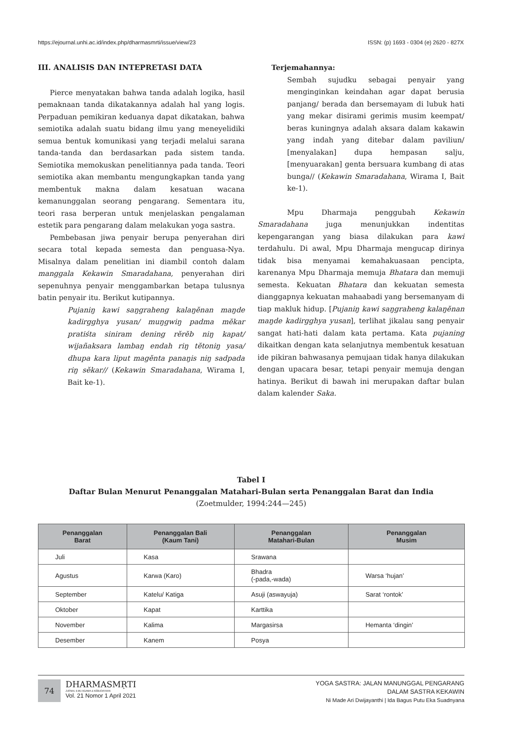https://ejournal.unhi.ac.id/index.php/dharmasmrti/issue/view/23 ISSN: (p) 1693 - 0304 (e) 2620 - 827X
III. ANALISIS DAN INTEPRETASI DATA
Pierce menyatakan bahwa tanda adalah logika, hasil pemaknaan tanda dikatakannya adalah hal yang logis. Perpaduan pemikiran keduanya dapat dikatakan, bahwa semiotika adalah suatu bidang ilmu yang meneyelidiki semua bentuk komunikasi yang terjadi melalui sarana tanda-tanda dan berdasarkan pada sistem tanda. Semiotika memokuskan penelitiannya pada tanda. Teori semiotika akan membantu mengungkapkan tanda yang membentuk makna dalam kesatuan wacana kemanunggalan seorang pengarang. Sementara itu, teori rasa berperan untuk menjelaskan pengalaman estetik para pengarang dalam melakukan yoga sastra.
Pembebasan jiwa penyair berupa penyerahan diri secara total kepada semesta dan penguasa-Nya. Misalnya dalam penelitian ini diambil contoh dalam manggala Kekawin Smaradahana, penyerahan diri sepenuhnya penyair menggambarkan betapa tulusnya batin penyair itu. Berikut kutipannya.
Pujaniŋ kawi saŋgraheng kalaŋĕnan maŋde kadirgghya yusan/ muŋgwiŋ padma mĕkar pratiśta siniram dening rĕrĕb niŋ kapat/ wijañaksara lambaŋ endah riŋ tĕtoniŋ yasa/ dhupa kara liput magĕnta panaŋis niŋ sadpada riŋ sĕkar// (Kekawin Smaradahana, Wirama I, Bait ke-1).
Terjemahannya:
Sembah sujudku sebagai penyair yang menginginkan keindahan agar dapat berusia panjang/ berada dan bersemayam di lubuk hati yang mekar disirami gerimis musim keempat/ beras kuningnya adalah aksara dalam kakawin yang indah yang ditebar dalam paviliun/ [menyalakan] dupa hempasan salju, [menyuarakan] genta bersuara kumbang di atas bunga// (Kekawin Smaradahana, Wirama I, Bait ke-1).
Mpu Dharmaja penggubah Kekawin Smaradahana juga menunjukkan indentitas kepengarangan yang biasa dilakukan para kawi terdahulu. Di awal, Mpu Dharmaja mengucap dirinya tidak bisa menyamai kemahakuasaan pencipta, karenanya Mpu Dharmaja memuja Bhatara dan memuji semesta. Kekuatan Bhatara dan kekuatan semesta dianggapnya kekuatan mahaabadi yang bersemanyam di tiap makluk hidup. [Pujaniŋ kawi saŋgraheng kalaŋĕnan maŋde kadirgghya yusan], terlihat jikalau sang penyair sangat hati-hati dalam kata pertama. Kata pujaning dikaitkan dengan kata selanjutnya membentuk kesatuan ide pikiran bahwasanya pemujaan tidak hanya dilakukan dengan upacara besar, tetapi penyair memuja dengan hatinya. Berikut di bawah ini merupakan daftar bulan dalam kalender Saka.
Tabel I
Daftar Bulan Menurut Penanggalan Matahari-Bulan serta Penanggalan Barat dan India
(Zoetmulder, 1994:244—245)
| Penanggalan Barat | Penanggalan Bali (Kaum Tani) | Penanggalan Matahari-Bulan | Penanggalan Musim |
| --- | --- | --- | --- |
| Juli | Kasa | Srawana | |
| Agustus | Karwa (Karo) | Bhadra (-pada,-wada) | Warsa ‘hujan’ |
| September | Katelu/ Katiga | Asuji (aswayuja) | Sarat ‘rontok’ |
| Oktober | Kapat | Karttika | |
| November | Kalima | Margasirsa | Hemanta ‘dingin’ |
| Desember | Kanem | Posya | |
74
DHARMASMṚTI
JURNAL ILMU AGAMA & KEBUDAYAAN
Vol. 21 Nomor 1 April 2021
YOGA SASTRA: JALAN MANUNGGAL PENGARANG
DALAM SASTRA KEKAWIN
Ni Made Ari Dwijayanthi | Ida Bagus Putu Eka Suadnyana